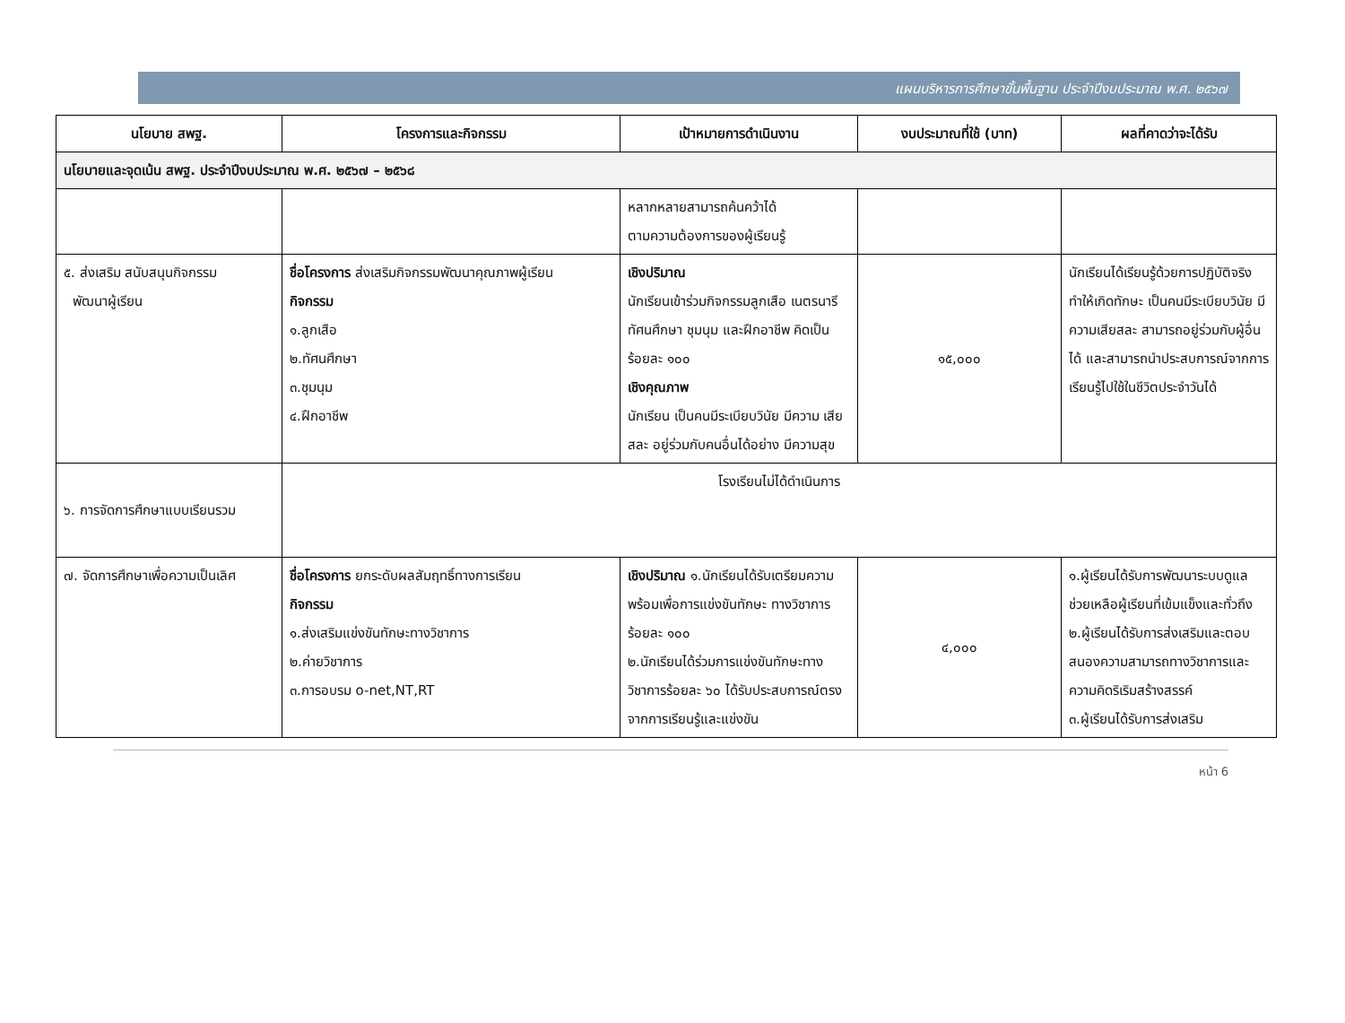แผนบริหารการศึกษาขั้นพื้นฐาน ประจำปีงบประมาณ พ.ศ. ๒๕๖๗
| นโยบาย สพฐ. | โครงการและกิจกรรม | เป้าหมายการดำเนินงาน | งบประมาณที่ใช้ (บาท) | ผลที่คาดว่าจะได้รับ |
| --- | --- | --- | --- | --- |
| นโยบายและจุดเน้น สพฐ. ประจำปีงบประมาณ พ.ศ. ๒๕๖๗ – ๒๕๖๘ | | | | |
| | | หลากหลายสามารถค้นคว้าได้ ตามความต้องการของผู้เรียนรู้ | | |
| ๕. ส่งเสริม สนับสนุนกิจกรรม พัฒนาผู้เรียน | ชื่อโครงการ ส่งเสริมกิจกรรมพัฒนาคุณภาพผู้เรียน กิจกรรม ๑.ลูกเสือ ๒.ทัศนศึกษา ๓.ชุมนุม ๔.ฝึกอาชีพ | เชิงปริมาณ นักเรียนเข้าร่วมกิจกรรมลูกเสือ เนตรนารี ทัศนศึกษา ชุมนุม และฝึกอาชีพ คิดเป็นร้อยละ ๑๐๐ เชิงคุณภาพ นักเรียน เป็นคนมีระเบียบวินัย มีความ เสียสละ อยู่ร่วมกับคนอื่นได้อย่าง มีความสุข | ๑๕,๐๐๐ | นักเรียนได้เรียนรู้ด้วยการปฏิบัติจริงทำให้เกิดทักษะ เป็นคนมีระเบียบวินัย มีความเสียสละ สามารถอยู่ร่วมกับผู้อื่นได้ และสามารถนำประสบการณ์จากการเรียนรู้ไปใช้ในชีวิตประจำวันได้ |
| ๖. การจัดการศึกษาแบบเรียนรวม | โรงเรียนไม่ได้ดำเนินการ | | | |
| ๗. จัดการศึกษาเพื่อความเป็นเลิศ | ชื่อโครงการ ยกระดับผลสัมฤทธิ์ทางการเรียน กิจกรรม ๑.ส่งเสริมแข่งขันทักษะทางวิชาการ ๒.ค่ายวิชาการ ๓.การอบรม o-net,NT,RT | เชิงปริมาณ ๑.นักเรียนได้รับเตรียมความพร้อมเพื่อการแข่งขันทักษะ ทางวิชาการร้อยละ ๑๐๐ ๒.นักเรียนได้ร่วมการแข่งขันทักษะทางวิชาการร้อยละ ๖๐ ได้รับประสบการณ์ตรงจากการเรียนรู้และแข่งขัน | ๔,๐๐๐ | ๑.ผู้เรียนได้รับการพัฒนาระบบดูแลช่วยเหลือผู้เรียนที่เข้มแข็งและทั่วถึง ๒.ผู้เรียนได้รับการส่งเสริมและตอบสนองความสามารถทางวิชาการและความคิดริเริมสร้างสรรค์ ๓.ผู้เรียนได้รับการส่งเสริม |
หน้า 6